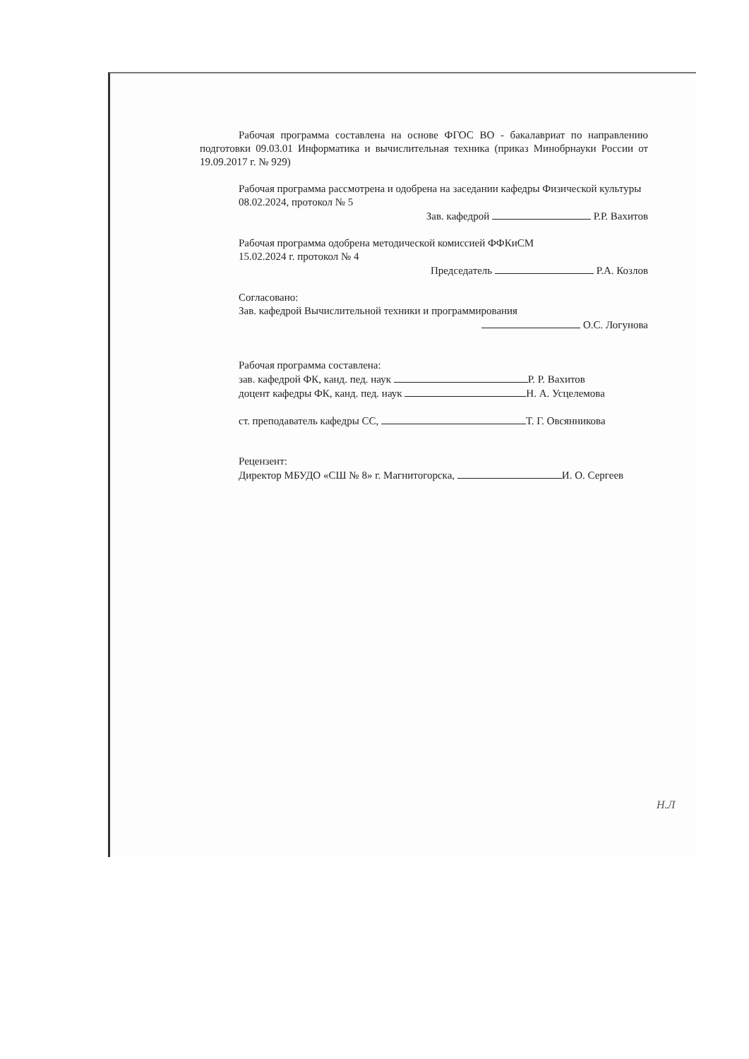Рабочая программа составлена на основе ФГОС ВО - бакалавриат по направлению подготовки 09.03.01 Информатика и вычислительная техника (приказ Минобрнауки России от 19.09.2017 г. № 929)
Рабочая программа рассмотрена и одобрена на заседании кафедры Физической культуры
08.02.2024, протокол № 5
Зав. кафедрой Р.Р. Вахитов
Рабочая программа одобрена методической комиссией ФФКиСМ
15.02.2024 г. протокол № 4
Председатель Р.А. Козлов
Согласовано:
Зав. кафедрой Вычислительной техники и программирования
О.С. Логунова
Рабочая программа составлена:
зав. кафедрой ФК, канд. пед. наук Р. Р. Вахитов
доцент кафедры ФК, канд. пед. наук Н. А. Усцелемова
ст. преподаватель кафедры СС, Т. Г. Овсянникова
Рецензент:
Директор МБУДО «СШ № 8» г. Магнитогорска, И. О. Сергеев
Н.Л